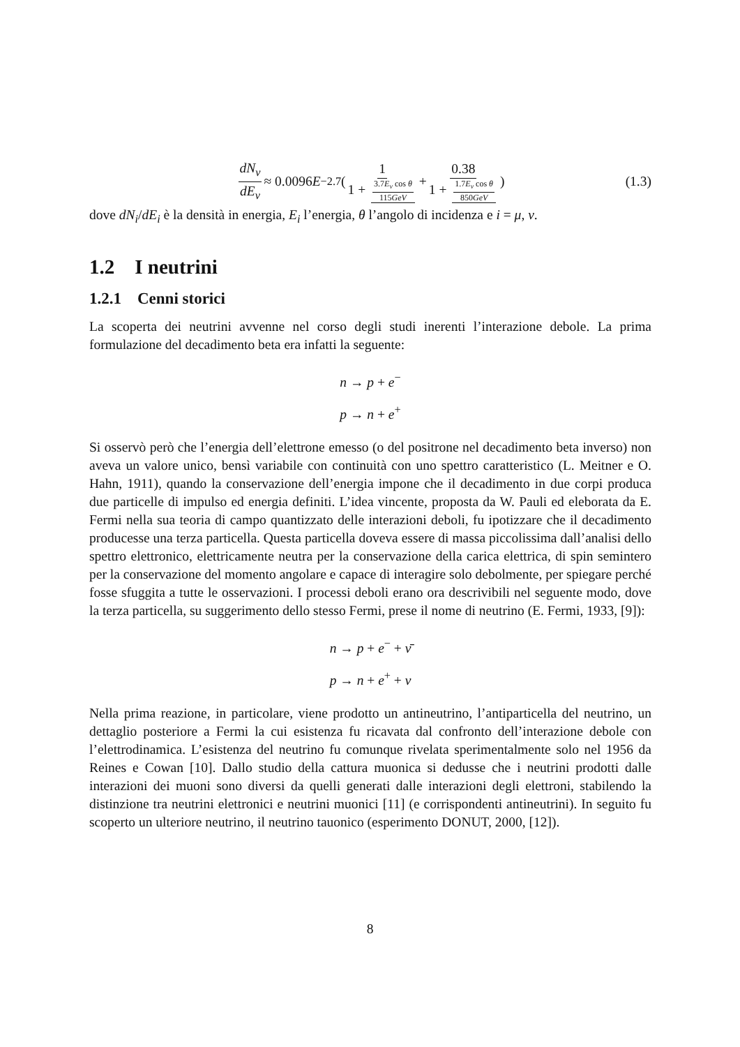dN<sub>ν</sub> dE<sub>ν</sub> ≈ 0.0096 E<sup>−2.7</sup>( 1 1 + 3.7E<sub>ν</sub> cos θ 115GeV + 0.38 1 + 1.7E<sub>ν</sub> cos θ 850GeV)
(1.3)
dove dN<sub>i</sub>/dE<sub>i</sub> è la densità in energia, E<sub>i</sub> l’energia, θ l’angolo di incidenza e i = μ, ν.
1.2 I neutrini
1.2.1 Cenni storici
La scoperta dei neutrini avvenne nel corso degli studi inerenti l’interazione debole. La prima formulazione del decadimento beta era infatti la seguente:
n → p + e<sup>−</sup>
p → n + e<sup>+</sup>
Si osservò però che l’energia dell’elettrone emesso (o del positrone nel decadimento beta inverso) non aveva un valore unico, bensì variabile con continuità con uno spettro caratteristico (L. Meitner e O. Hahn, 1911), quando la conservazione dell’energia impone che il decadimento in due corpi produca due particelle di impulso ed energia definiti. L’idea vincente, proposta da W. Pauli ed eleborata da E. Fermi nella sua teoria di campo quantizzato delle interazioni deboli, fu ipotizzare che il decadimento producesse una terza particella. Questa particella doveva essere di massa piccolissima dall’analisi dello spettro elettronico, elettricamente neutra per la conservazione della carica elettrica, di spin semintero per la conservazione del momento angolare e capace di interagire solo debolmente, per spiegare perché fosse sfuggita a tutte le osservazioni. I processi deboli erano ora descrivibili nel seguente modo, dove la terza particella, su suggerimento dello stesso Fermi, prese il nome di neutrino (E. Fermi, 1933, [9]):
n → p + e<sup>−</sup> + ν̄
p → n + e<sup>+</sup> + ν
Nella prima reazione, in particolare, viene prodotto un antineutrino, l’antiparticella del neutrino, un dettaglio posteriore a Fermi la cui esistenza fu ricavata dal confronto dell’interazione debole con l’elettrodinamica. L’esistenza del neutrino fu comunque rivelata sperimentalmente solo nel 1956 da Reines e Cowan [10]. Dallo studio della cattura muonica si dedusse che i neutrini prodotti dalle interazioni dei muoni sono diversi da quelli generati dalle interazioni degli elettroni, stabilendo la distinzione tra neutrini elettronici e neutrini muonici [11] (e corrispondenti antineutrini). In seguito fu scoperto un ulteriore neutrino, il neutrino tauonico (esperimento DONUT, 2000, [12]).
8